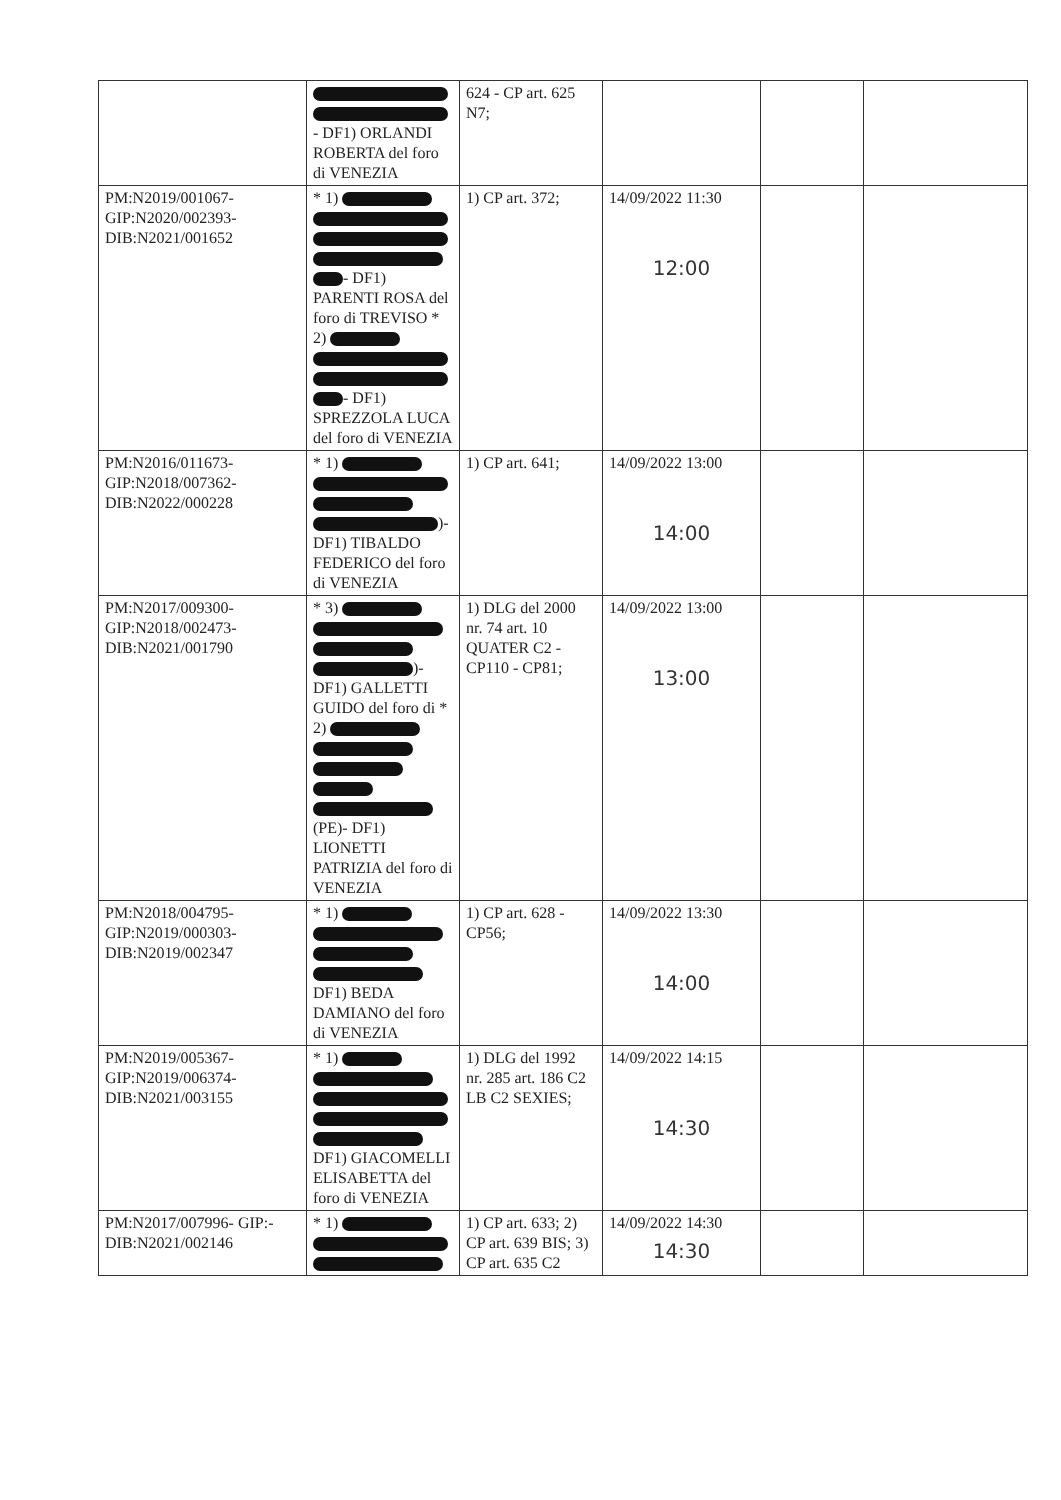| | - DF1) ORLANDI ROBERTA del foro di VENEZIA | 624 - CP art. 625 N7; | | | |
| PM:N2019/001067- GIP:N2020/002393- DIB:N2021/001652 | * 1) - DF1) PARENTI ROSA del foro di TREVISO * 2) - DF1) SPREZZOLA LUCA del foro di VENEZIA | 1) CP art. 372; | 14/09/2022 11:30 12:00 | | |
| PM:N2016/011673- GIP:N2018/007362- DIB:N2022/000228 | * 1) )- DF1) TIBALDO FEDERICO del foro di VENEZIA | 1) CP art. 641; | 14/09/2022 13:00 14:00 | | |
| PM:N2017/009300- GIP:N2018/002473- DIB:N2021/001790 | * 3) )- DF1) GALLETTI GUIDO del foro di * 2) (PE)- DF1) LIONETTI PATRIZIA del foro di VENEZIA | 1) DLG del 2000 nr. 74 art. 10 QUATER C2 - CP110 - CP81; | 14/09/2022 13:00 13:00 | | |
| PM:N2018/004795- GIP:N2019/000303- DIB:N2019/002347 | * 1) DF1) BEDA DAMIANO del foro di VENEZIA | 1) CP art. 628 - CP56; | 14/09/2022 13:30 14:00 | | |
| PM:N2019/005367- GIP:N2019/006374- DIB:N2021/003155 | * 1) DF1) GIACOMELLI ELISABETTA del foro di VENEZIA | 1) DLG del 1992 nr. 285 art. 186 C2 LB C2 SEXIES; | 14/09/2022 14:15 14:30 | | |
| PM:N2017/007996- GIP:- DIB:N2021/002146 | * 1) | 1) CP art. 633; 2) CP art. 639 BIS; 3) CP art. 635 C2 | 14/09/2022 14:30 14:30 | | |